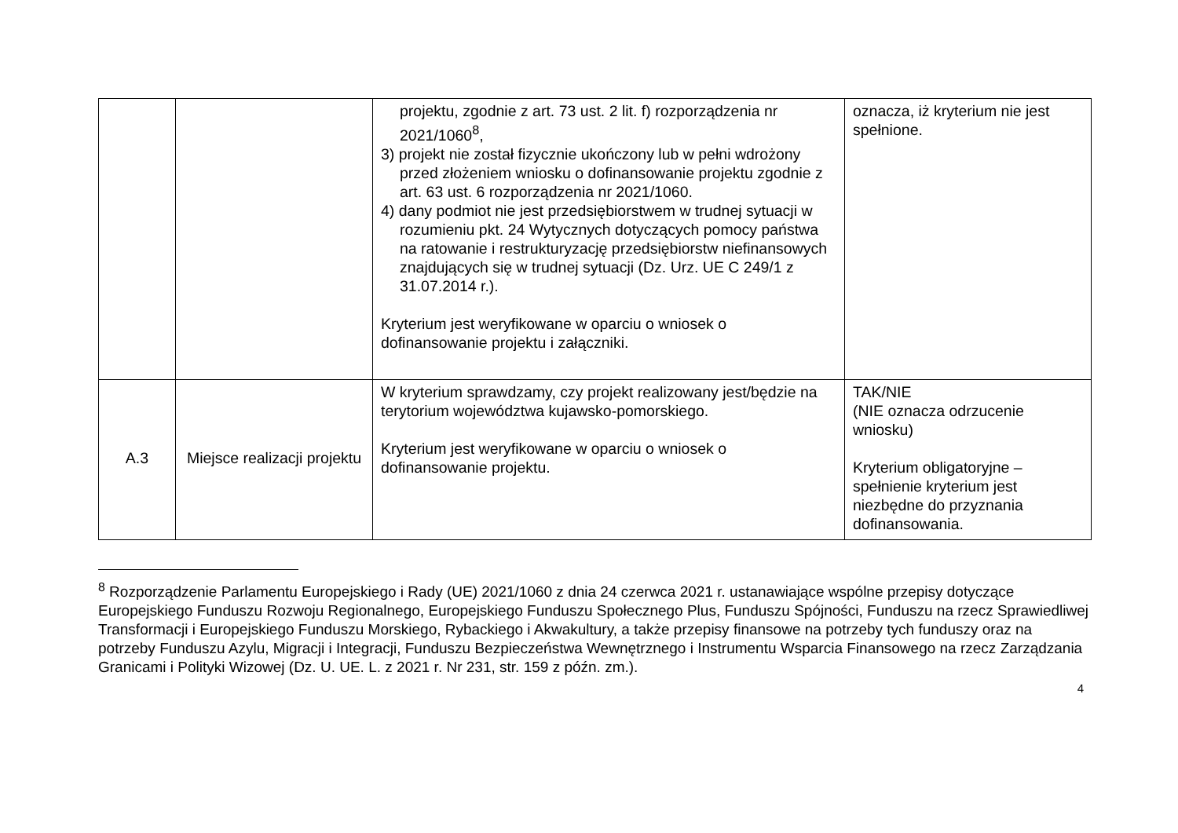| | | projektu, zgodnie z art. 73 ust. 2 lit. f) rozporządzenia nr 2021/1060<sup>8</sup>, 3) projekt nie został fizycznie ukończony lub w pełni wdrożony przed złożeniem wniosku o dofinansowanie projektu zgodnie z art. 63 ust. 6 rozporządzenia nr 2021/1060. 4) dany podmiot nie jest przedsiębiorstwem w trudnej sytuacji w rozumieniu pkt. 24 Wytycznych dotyczących pomocy państwa na ratowanie i restrukturyzację przedsiębiorstw niefinansowych znajdujących się w trudnej sytuacji (Dz. Urz. UE C 249/1 z 31.07.2014 r.). Kryterium jest weryfikowane w oparciu o wniosek o dofinansowanie projektu i załączniki. | oznacza, iż kryterium nie jest spełnione. |
| A.3 | Miejsce realizacji projektu | W kryterium sprawdzamy, czy projekt realizowany jest/będzie na terytorium województwa kujawsko-pomorskiego. Kryterium jest weryfikowane w oparciu o wniosek o dofinansowanie projektu. | TAK/NIE (NIE oznacza odrzucenie wniosku) Kryterium obligatoryjne – spełnienie kryterium jest niezbędne do przyznania dofinansowania. |
<sup>8</sup> Rozporządzenie Parlamentu Europejskiego i Rady (UE) 2021/1060 z dnia 24 czerwca 2021 r. ustanawiające wspólne przepisy dotyczące Europejskiego Funduszu Rozwoju Regionalnego, Europejskiego Funduszu Społecznego Plus, Funduszu Spójności, Funduszu na rzecz Sprawiedliwej Transformacji i Europejskiego Funduszu Morskiego, Rybackiego i Akwakultury, a także przepisy finansowe na potrzeby tych funduszy oraz na potrzeby Funduszu Azylu, Migracji i Integracji, Funduszu Bezpieczeństwa Wewnętrznego i Instrumentu Wsparcia Finansowego na rzecz Zarządzania Granicami i Polityki Wizowej (Dz. U. UE. L. z 2021 r. Nr 231, str. 159 z późn. zm.).
4